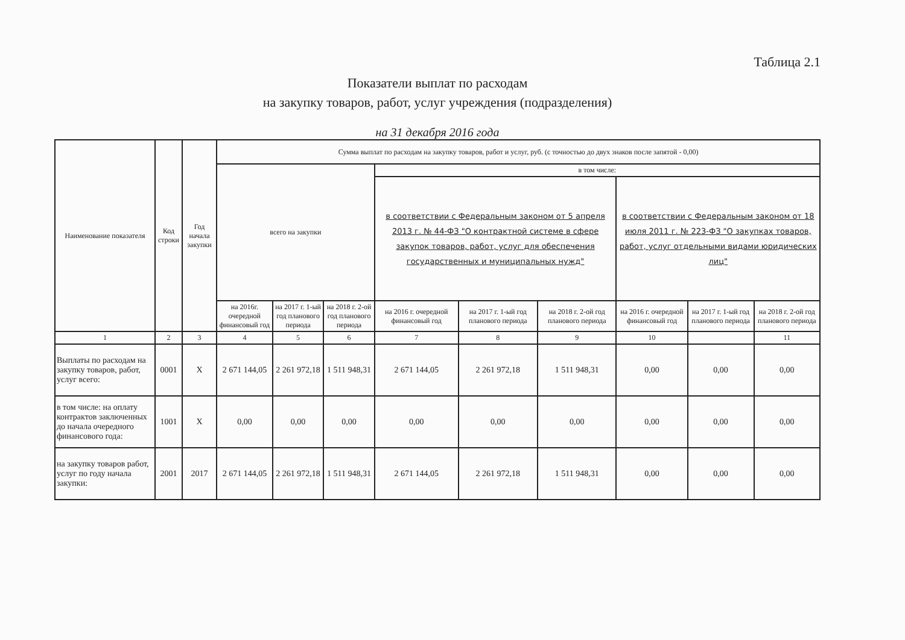Таблица 2.1
Показатели выплат по расходам
на закупку товаров, работ, услуг учреждения (подразделения)
на 31 декабря 2016 года
| Наименование показателя | Код строки | Год начала закупки | Сумма выплат по расходам на закупку товаров, работ и услуг, руб. (с точностью до двух знаков после запятой - 0,00) | | | | | | | | |
| --- | --- | --- | --- | --- | --- | --- | --- | --- | --- | --- | --- |
| | | | всего на закупки | | | в том числе: | | | | | |
| | | | | | | в соответствии с Федеральным законом от 5 апреля 2013 г. № 44-ФЗ "О контрактной системе в сфере закупок товаров, работ, услуг для обеспечения государственных и муниципальных нужд" | | | в соответствии с Федеральным законом от 18 июля 2011 г. № 223-ФЗ "О закупках товаров, работ, услуг отдельными видами юридических лиц" | | |
| | | | на 2016г. очередной финансовый год | на 2017 г. 1-ый год планового периода | на 2018 г. 2-ой год планового периода | на 2016 г. очередной финансовый год | на 2017 г. 1-ый год планового периода | на 2018 г. 2-ой год планового периода | на 2016 г. очередной финансовый год | на 2017 г. 1-ый год планового периода | на 2018 г. 2-ой год планового периода |
| 1 | 2 | 3 | 4 | 5 | 6 | 7 | 8 | 9 | 10 | | 11 |
| Выплаты по расходам на закупку товаров, работ, услуг всего: | 0001 | X | 2 671 144,05 | 2 261 972,18 | 1 511 948,31 | 2 671 144,05 | 2 261 972,18 | 1 511 948,31 | 0,00 | 0,00 | 0,00 |
| в том числе: на оплату контрактов заключенных до начала очередного финансового года: | 1001 | X | 0,00 | 0,00 | 0,00 | 0,00 | 0,00 | 0,00 | 0,00 | 0,00 | 0,00 |
| на закупку товаров работ, услуг по году начала закупки: | 2001 | 2017 | 2 671 144,05 | 2 261 972,18 | 1 511 948,31 | 2 671 144,05 | 2 261 972,18 | 1 511 948,31 | 0,00 | 0,00 | 0,00 |